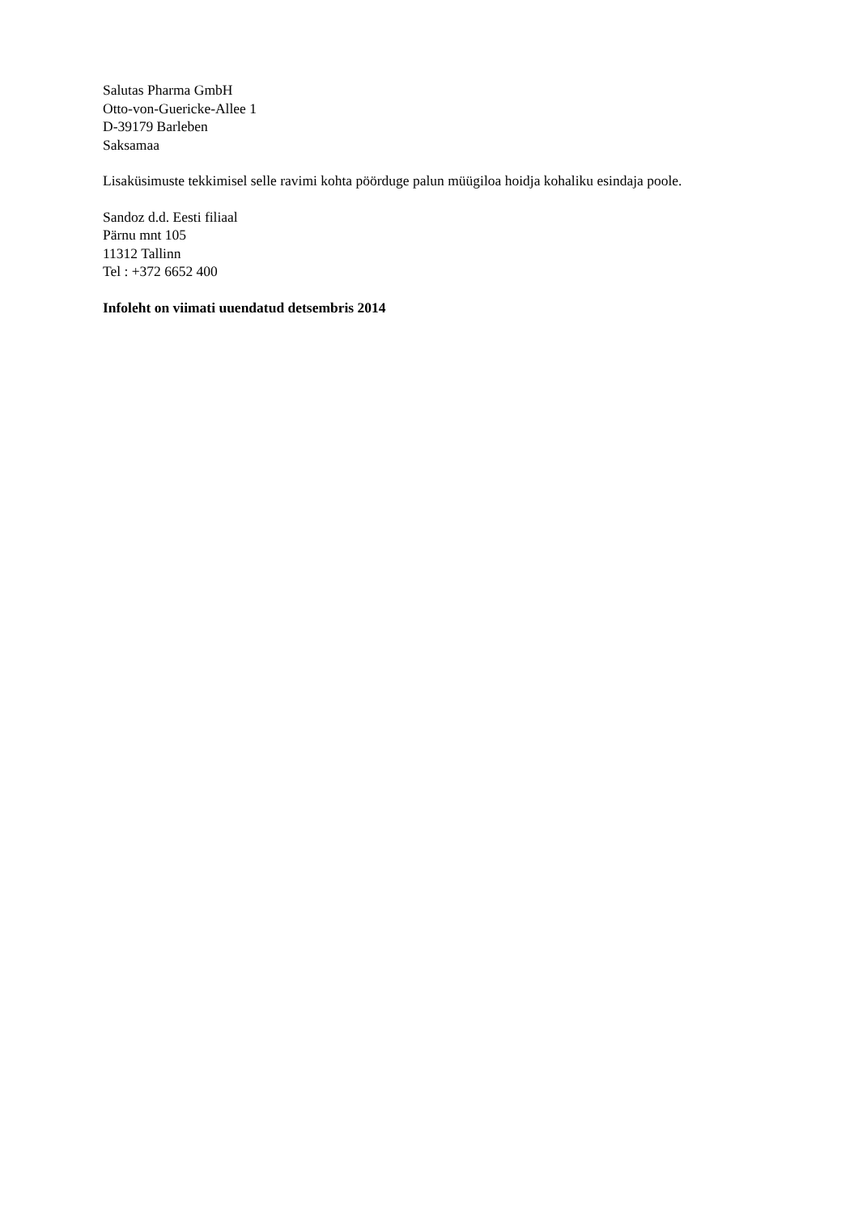Salutas Pharma GmbH
Otto-von-Guericke-Allee 1
D-39179 Barleben
Saksamaa
Lisaküsimuste tekkimisel selle ravimi kohta pöörduge palun müügiloa hoidja kohaliku esindaja poole.
Sandoz d.d. Eesti filiaal
Pärnu mnt 105
11312 Tallinn
Tel : +372 6652 400
Infoleht on viimati uuendatud detsembris 2014